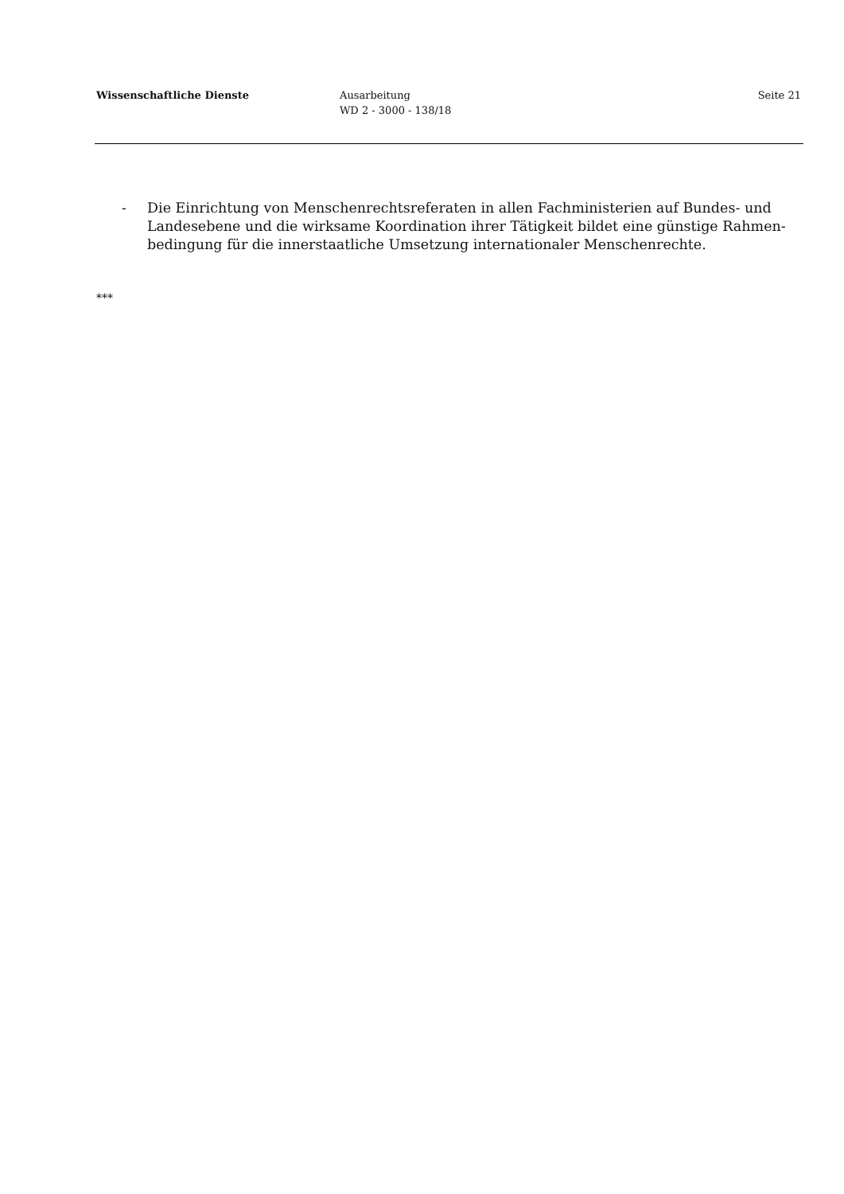Wissenschaftliche Dienste Ausarbeitung
WD 2 - 3000 - 138/18
Seite 21
- Die Einrichtung von Menschenrechtsreferaten in allen Fachministerien auf Bundes- und Landesebene und die wirksame Koordination ihrer Tätigkeit bildet eine günstige Rahmen­bedingung für die innerstaatliche Umsetzung internationaler Menschenrechte.
***